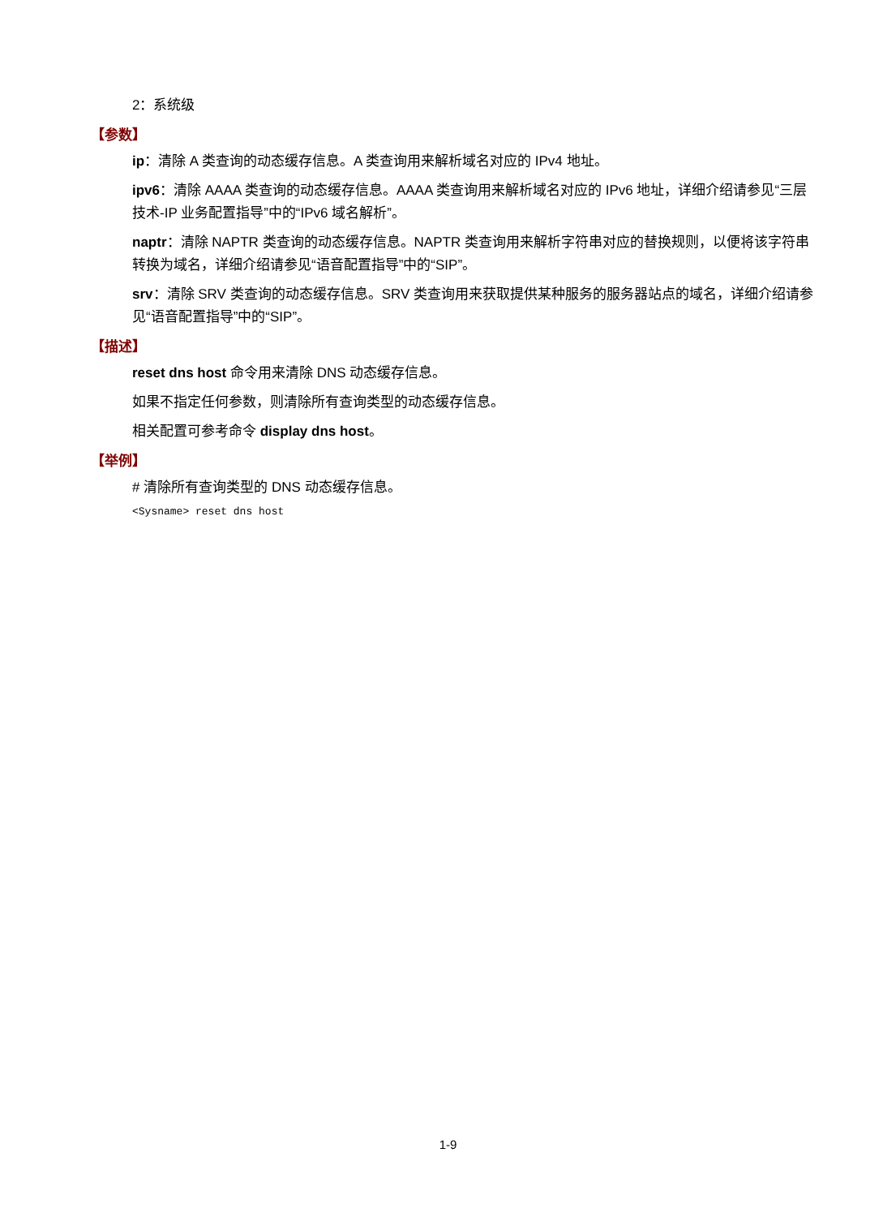2：系统级
【参数】
ip：清除 A 类查询的动态缓存信息。A 类查询用来解析域名对应的 IPv4 地址。
ipv6：清除 AAAA 类查询的动态缓存信息。AAAA 类查询用来解析域名对应的 IPv6 地址，详细介绍请参见“三层技术-IP 业务配置指导”中的“IPv6 域名解析”。
naptr：清除 NAPTR 类查询的动态缓存信息。NAPTR 类查询用来解析字符串对应的替换规则，以便将该字符串转换为域名，详细介绍请参见“语音配置指导”中的“SIP”。
srv：清除 SRV 类查询的动态缓存信息。SRV 类查询用来获取提供某种服务的服务器站点的域名，详细介绍请参见“语音配置指导”中的“SIP”。
【描述】
reset dns host 命令用来清除 DNS 动态缓存信息。
如果不指定任何参数，则清除所有查询类型的动态缓存信息。
相关配置可参考命令 display dns host。
【举例】
# 清除所有查询类型的 DNS 动态缓存信息。
<Sysname> reset dns host
1-9